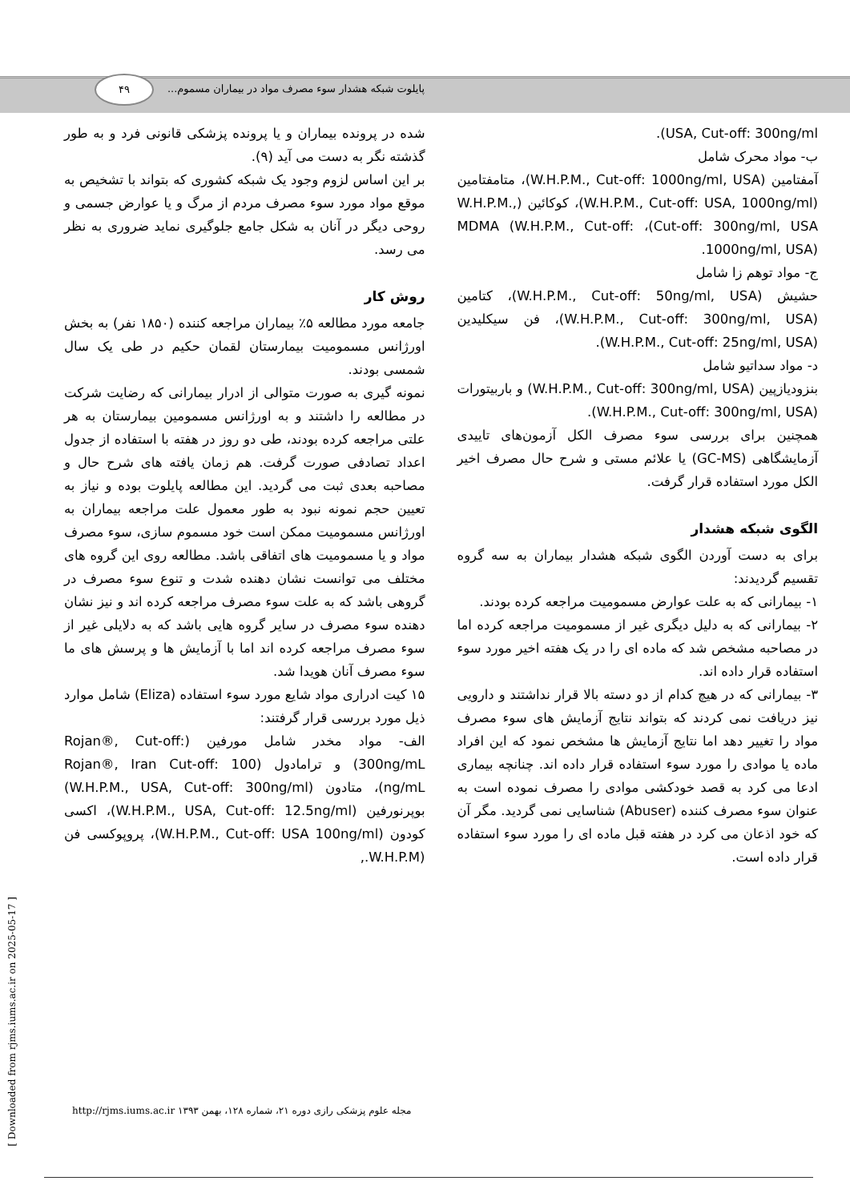۴۹
پایلوت شبکه هشدار سوء مصرف مواد در بیماران مسموم...
شده در پرونده بیماران و یا پرونده پزشکی قانونی فرد و به طور گذشته نگر به دست می آید (۹).
بر این اساس لزوم وجود یک شبکه کشوری که بتواند با تشخیص به موقع مواد مورد سوء مصرف مردم از مرگ و یا عوارض جسمی و روحی دیگر در آنان به شکل جامع جلوگیری نماید ضروری به نظر می رسد.
روش کار
جامعه مورد مطالعه ۵٪ بیماران مراجعه کننده (۱۸۵۰ نفر) به بخش اورژانس مسمومیت بیمارستان لقمان حکیم در طی یک سال شمسی بودند.
نمونه گیری به صورت متوالی از ادرار بیمارانی که رضایت شرکت در مطالعه را داشتند و به اورژانس مسمومین بیمارستان به هر علتی مراجعه کرده بودند، طی دو روز در هفته با استفاده از جدول اعداد تصادفی صورت گرفت. هم زمان یافته های شرح حال و مصاحبه بعدی ثبت می گردید. این مطالعه پایلوت بوده و نیاز به تعیین حجم نمونه نبود به طور معمول علت مراجعه بیماران به اورژانس مسمومیت ممکن است خود مسموم سازی، سوء مصرف مواد و یا مسمومیت های اتفاقی باشد. مطالعه روی این گروه های مختلف می توانست نشان دهنده شدت و تنوع سوء مصرف در گروهی باشد که به علت سوء مصرف مراجعه کرده اند و نیز نشان دهنده سوء مصرف در سایر گروه هایی باشد که به دلایلی غیر از سوء مصرف مراجعه کرده اند اما با آزمایش ها و پرسش های ما سوء مصرف آنان هویدا شد.
۱۵ کیت ادراری مواد شایع مورد سوء استفاده (Eliza) شامل موارد ذیل مورد بررسی قرار گرفتند:
الف- مواد مخدر شامل مورفین (Rojan®, Cut-off: 300ng/mL) و ترامادول (Rojan®, Iran Cut-off: 100 ng/mL)، متادون (W.H.P.M., USA, Cut-off: 300ng/ml) بوپرنورفین (W.H.P.M., USA, Cut-off: 12.5ng/ml)، اکسی کودون (W.H.P.M., Cut-off: USA 100ng/ml)، پروپوکسی فن (W.H.P.M.,
USA, Cut-off: 300ng/ml).
ب- مواد محرک شامل
آمفتامین (W.H.P.M., Cut-off: 1000ng/ml, USA)، متامفتامین (W.H.P.M., Cut-off: USA, 1000ng/ml)، کوکائین (W.H.P.M., Cut-off: 300ng/ml, USA)، MDMA (W.H.P.M., Cut-off: 1000ng/ml, USA).
ج- مواد توهم زا شامل
حشیش (W.H.P.M., Cut-off: 50ng/ml, USA)، کتامین (W.H.P.M., Cut-off: 300ng/ml, USA)، فن سیکلیدین (W.H.P.M., Cut-off: 25ng/ml, USA).
د- مواد سداتیو شامل
بنزودیازپین (W.H.P.M., Cut-off: 300ng/ml, USA) و باربیتورات (W.H.P.M., Cut-off: 300ng/ml, USA).
همچنین برای بررسی سوء مصرف الکل آزمون‌های تاییدی آزمایشگاهی (GC-MS) یا علائم مستی و شرح حال مصرف اخیر الکل مورد استفاده قرار گرفت.
الگوی شبکه هشدار
برای به دست آوردن الگوی شبکه هشدار بیماران به سه گروه تقسیم گردیدند:
۱- بیمارانی که به علت عوارض مسمومیت مراجعه کرده بودند.
۲- بیمارانی که به دلیل دیگری غیر از مسمومیت مراجعه کرده اما در مصاحبه مشخص شد که ماده ای را در یک هفته اخیر مورد سوء استفاده قرار داده اند.
۳- بیمارانی که در هیچ کدام از دو دسته بالا قرار نداشتند و دارویی نیز دریافت نمی کردند که بتواند نتایج آزمایش های سوء مصرف مواد را تغییر دهد اما نتایج آزمایش ها مشخص نمود که این افراد ماده یا موادی را مورد سوء استفاده قرار داده اند. چنانچه بیماری ادعا می کرد به قصد خودکشی موادی را مصرف نموده است به عنوان سوء مصرف کننده (Abuser) شناسایی نمی گردید. مگر آن که خود اذعان می کرد در هفته قبل ماده ای را مورد سوء استفاده قرار داده است.
[ Downloaded from rjms.iums.ac.ir on 2025-05-17 ]
مجله علوم پزشکی رازی دوره ۲۱، شماره ۱۲۸، بهمن ۱۳۹۳ http://rjms.iums.ac.ir